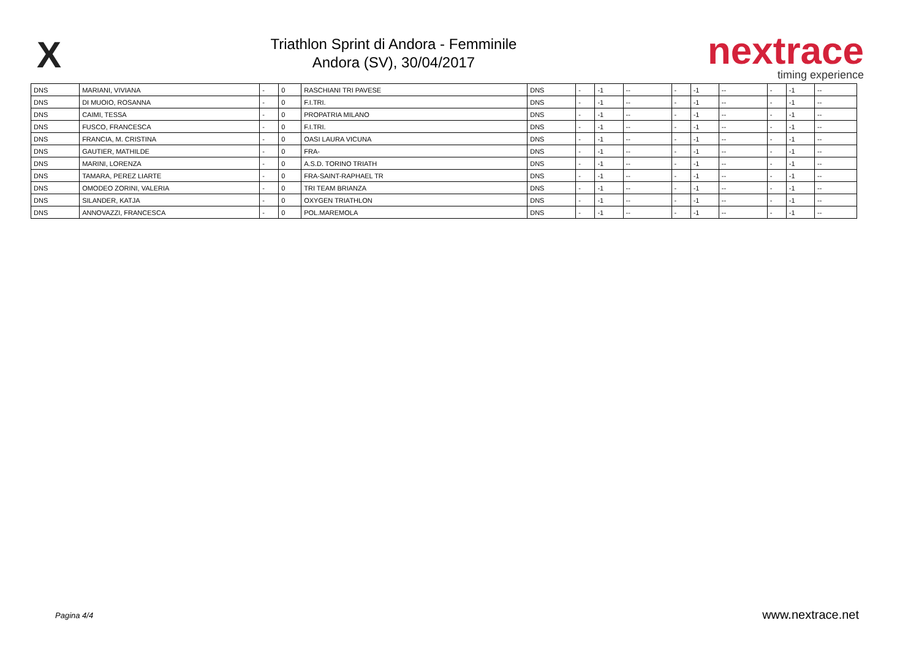X
Triathlon Sprint di Andora - Femminile
Andora (SV), 30/04/2017
nextrace
timing experience
| DNS | MARIANI, VIVIANA | - | 0 | RASCHIANI TRI PAVESE | DNS | - | -1 | -- | - | -1 | -- | - | -1 | -- |
| DNS | DI MUOIO, ROSANNA | - | 0 | F.I.TRI. | DNS | - | -1 | -- | - | -1 | -- | - | -1 | -- |
| DNS | CAIMI, TESSA | - | 0 | PROPATRIA MILANO | DNS | - | -1 | -- | - | -1 | -- | - | -1 | -- |
| DNS | FUSCO, FRANCESCA | - | 0 | F.I.TRI. | DNS | - | -1 | -- | - | -1 | -- | - | -1 | -- |
| DNS | FRANCIA, M. CRISTINA | - | 0 | OASI LAURA VICUNA | DNS | - | -1 | -- | - | -1 | -- | - | -1 | -- |
| DNS | GAUTIER, MATHILDE | - | 0 | FRA- | DNS | - | -1 | -- | - | -1 | -- | - | -1 | -- |
| DNS | MARINI, LORENZA | - | 0 | A.S.D. TORINO TRIATH | DNS | - | -1 | -- | - | -1 | -- | - | -1 | -- |
| DNS | TAMARA, PEREZ LIARTE | - | 0 | FRA-SAINT-RAPHAEL TR | DNS | - | -1 | -- | - | -1 | -- | - | -1 | -- |
| DNS | OMODEO ZORINI, VALERIA | - | 0 | TRI TEAM BRIANZA | DNS | - | -1 | -- | - | -1 | -- | - | -1 | -- |
| DNS | SILANDER, KATJA | - | 0 | OXYGEN TRIATHLON | DNS | - | -1 | -- | - | -1 | -- | - | -1 | -- |
| DNS | ANNOVAZZI, FRANCESCA | - | 0 | POL.MAREMOLA | DNS | - | -1 | -- | - | -1 | -- | - | -1 | -- |
Pagina 4/4 www.nextrace.net